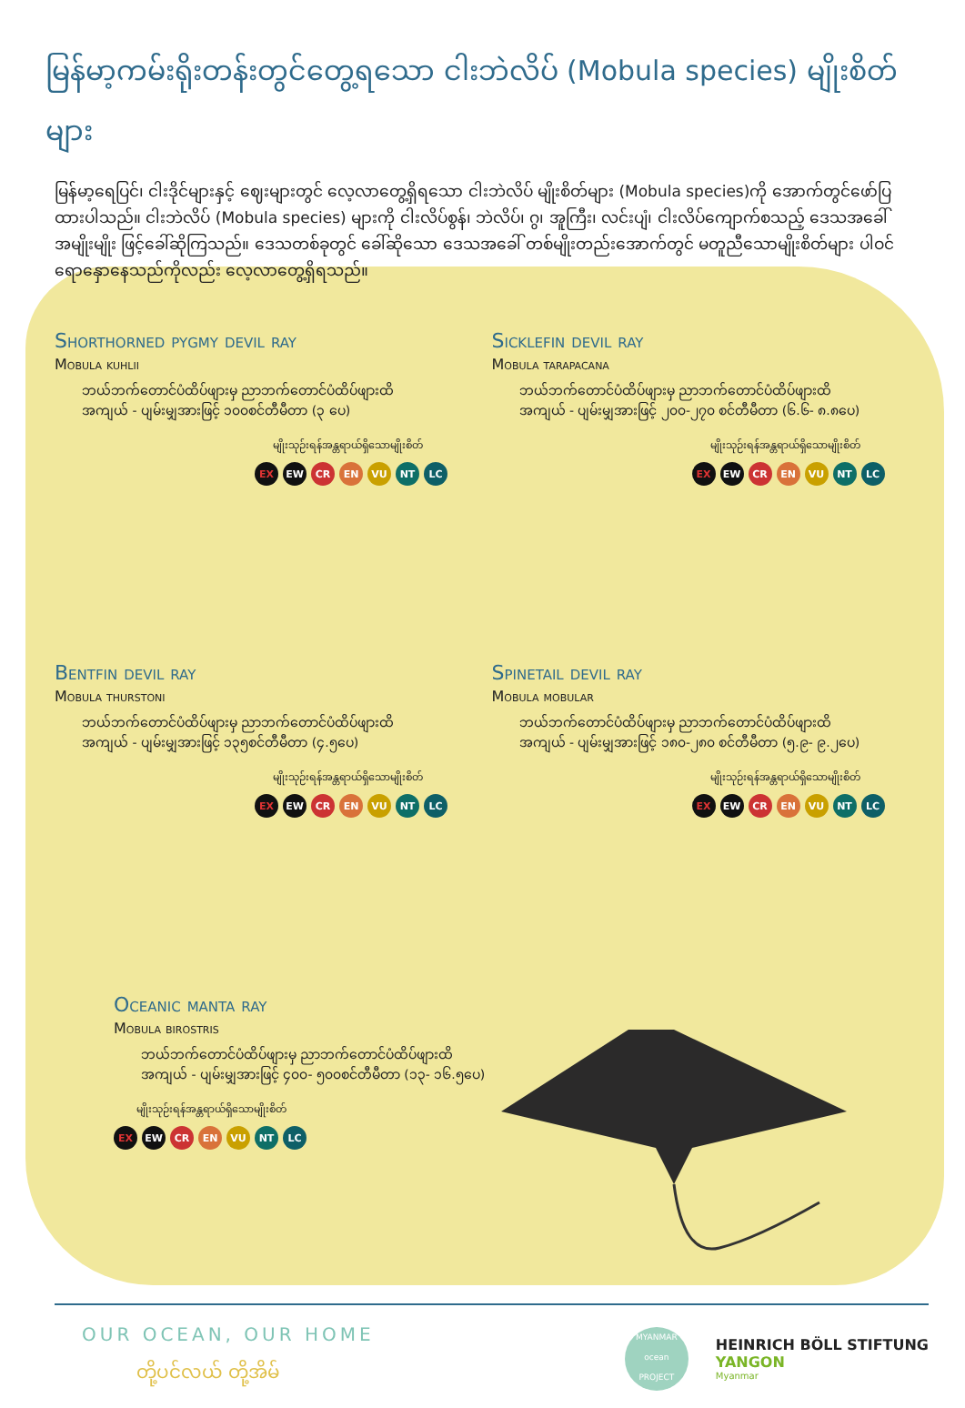မြန်မာ့ကမ်းရိုးတန်းတွင်တွေ့ရသော ငါးဘဲလိပ် (Mobula species) မျိုးစိတ်များ
မြန်မာ့ရေပြင်၊ ငါးဒိုင်များနှင့် ဈေးများတွင် လေ့လာတွေ့ရှိရသော ငါးဘဲလိပ် မျိုးစိတ်များ (Mobula species)ကို အောက်တွင်ဖော်ပြထားပါသည်။ ငါးဘဲလိပ် (Mobula species) များကို ငါးလိပ်စွန်၊ ဘဲလိပ်၊ ဂွ၊ အူကြီး၊ လင်းပျံ၊ ငါးလိပ်ကျောက်စသည့် ဒေသအခေါ်အမျိုးမျိုး ဖြင့်ခေါ်ဆိုကြသည်။ ဒေသတစ်ခုတွင် ခေါ်ဆိုသော ဒေသအခေါ် တစ်မျိုးတည်းအောက်တွင် မတူညီသောမျိုးစိတ်များ ပါဝင်ရောနှောနေသည်ကိုလည်း လေ့လာတွေ့ရှိရသည်။
Shorthorned pygmy devil ray
Mobula kuhlii
ဘယ်ဘက်တောင်ပံထိပ်ဖျားမှ ညာဘက်တောင်ပံထိပ်ဖျားထိ
အကျယ် - ပျမ်းမျှအားဖြင့် ၁၀၀စင်တီမီတာ (၃ ပေ)
မျိုးသုဉ်းရန်အန္တရာယ်ရှိသောမျိုးစိတ်
EX EW CR EN VU NT LC
Sicklefin devil ray
Mobula tarapacana
ဘယ်ဘက်တောင်ပံထိပ်ဖျားမှ ညာဘက်တောင်ပံထိပ်ဖျားထိ
အကျယ် - ပျမ်းမျှအားဖြင့် ၂၀၀-၂၇၀ စင်တီမီတာ (၆.၆- ၈.၈ပေ)
မျိုးသုဉ်းရန်အန္တရာယ်ရှိသောမျိုးစိတ်
EX EW CR EN VU NT LC
Bentfin devil ray
Mobula thurstoni
ဘယ်ဘက်တောင်ပံထိပ်ဖျားမှ ညာဘက်တောင်ပံထိပ်ဖျားထိ
အကျယ် - ပျမ်းမျှအားဖြင့် ၁၃၅စင်တီမီတာ (၄.၅ပေ)
မျိုးသုဉ်းရန်အန္တရာယ်ရှိသောမျိုးစိတ်
EX EW CR EN VU NT LC
Spinetail devil ray
Mobula mobular
ဘယ်ဘက်တောင်ပံထိပ်ဖျားမှ ညာဘက်တောင်ပံထိပ်ဖျားထိ
အကျယ် - ပျမ်းမျှအားဖြင့် ၁၈၀-၂၈၀ စင်တီမီတာ (၅.၉- ၉.၂ပေ)
မျိုးသုဉ်းရန်အန္တရာယ်ရှိသောမျိုးစိတ်
EX EW CR EN VU NT LC
Oceanic manta ray
Mobula birostris
ဘယ်ဘက်တောင်ပံထိပ်ဖျားမှ ညာဘက်တောင်ပံထိပ်ဖျားထိ
အကျယ် - ပျမ်းမျှအားဖြင့် ၄၀၀- ၅၀၀စင်တီမီတာ (၁၃- ၁၆.၅ပေ)
မျိုးသုဉ်းရန်အန္တရာယ်ရှိသောမျိုးစိတ်
EX EW CR EN VU NT LC
OUR OCEAN, OUR HOME
တို့ပင်လယ် တို့အိမ်
MYANMAR
ocean
PROJECT
HEINRICH BÖLL STIFTUNG
YANGON
Myanmar